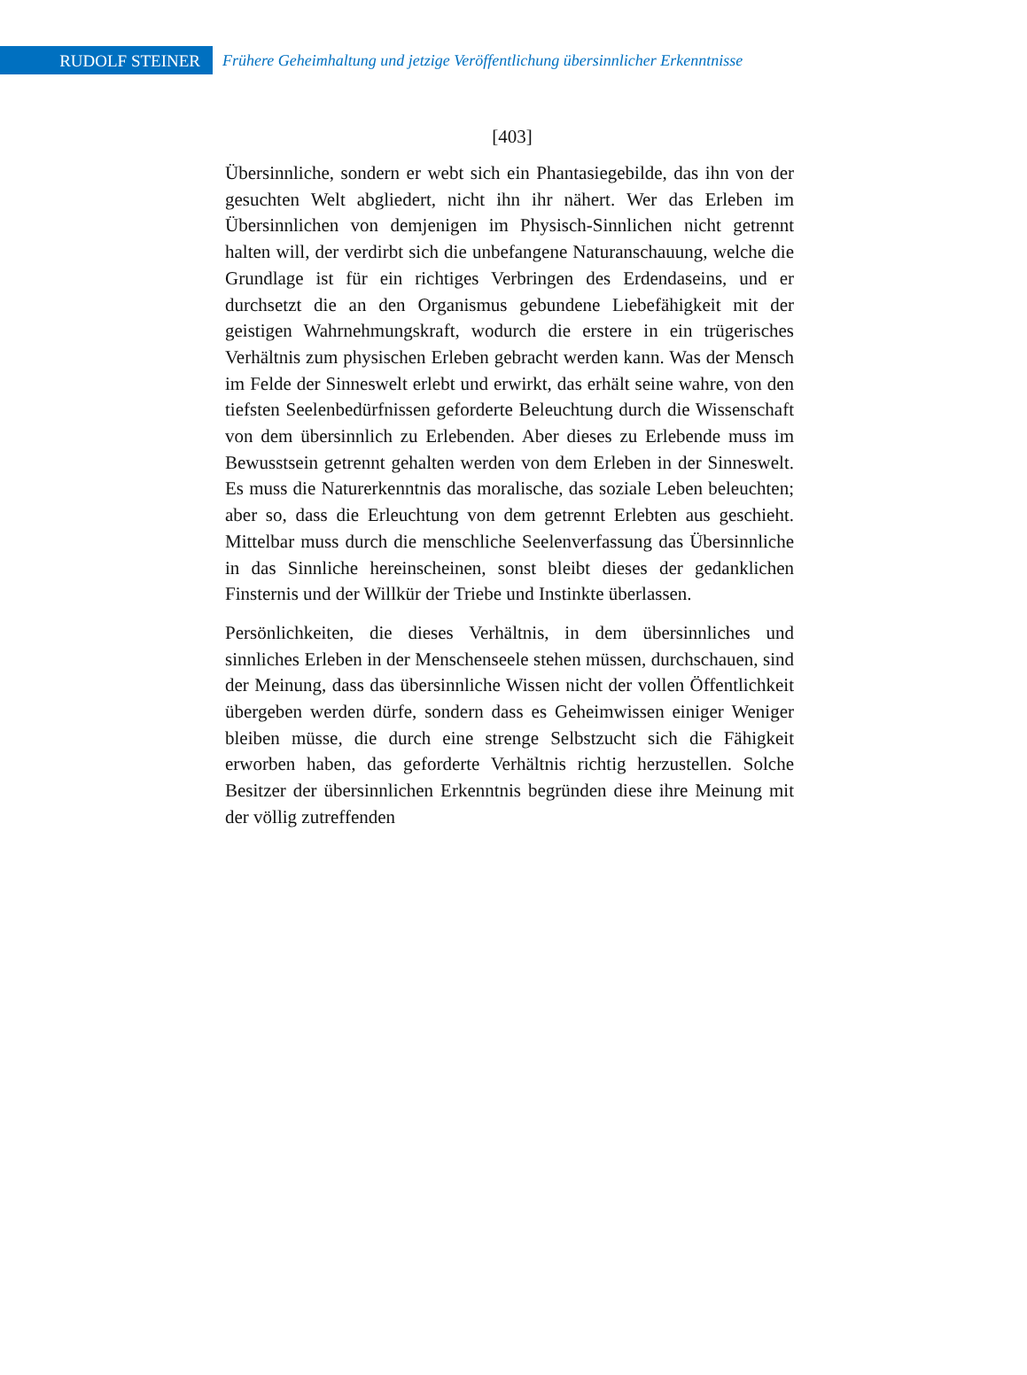RUDOLF STEINER
Frühere Geheimhaltung und jetzige Veröffentlichung übersinnlicher Erkenntnisse
[403]
Übersinnliche, sondern er webt sich ein Phantasiegebilde, das ihn von der gesuchten Welt abgliedert, nicht ihn ihr nähert. Wer das Erleben im Übersinnlichen von demjenigen im Physisch-Sinnlichen nicht getrennt halten will, der verdirbt sich die unbefangene Naturanschauung, welche die Grundlage ist für ein richtiges Verbringen des Erdendaseins, und er durchsetzt die an den Organismus gebundene Liebefähigkeit mit der geistigen Wahrnehmungskraft, wodurch die erstere in ein trügerisches Verhältnis zum physischen Erleben gebracht werden kann. Was der Mensch im Felde der Sinneswelt erlebt und erwirkt, das erhält seine wahre, von den tiefsten Seelenbedürfnissen geforderte Beleuchtung durch die Wissenschaft von dem übersinnlich zu Erlebenden. Aber dieses zu Erlebende muss im Bewusstsein getrennt gehalten werden von dem Erleben in der Sinneswelt. Es muss die Naturerkenntnis das moralische, das soziale Leben beleuchten; aber so, dass die Erleuchtung von dem getrennt Erlebten aus geschieht. Mittelbar muss durch die menschliche Seelenverfassung das Übersinnliche in das Sinnliche hereinscheinen, sonst bleibt dieses der gedanklichen Finsternis und der Willkür der Triebe und Instinkte überlassen.
Persönlichkeiten, die dieses Verhältnis, in dem übersinnliches und sinnliches Erleben in der Menschenseele stehen müssen, durchschauen, sind der Meinung, dass das übersinnliche Wissen nicht der vollen Öffentlichkeit übergeben werden dürfe, sondern dass es Geheimwissen einiger Weniger bleiben müsse, die durch eine strenge Selbstzucht sich die Fähigkeit erworben haben, das geforderte Verhältnis richtig herzustellen. Solche Besitzer der übersinnlichen Erkenntnis begründen diese ihre Meinung mit der völlig zutreffenden